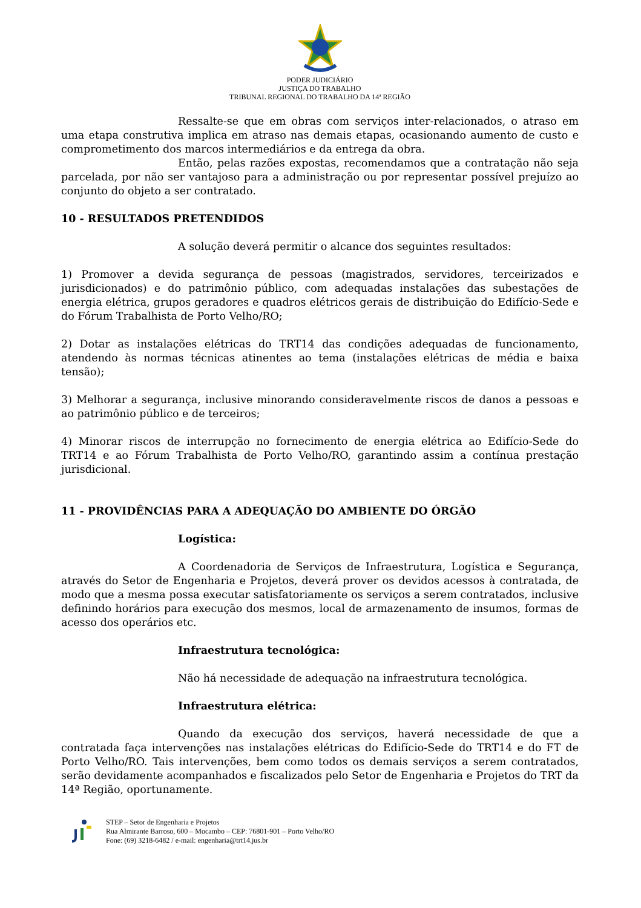PODER JUDICIÁRIO
JUSTIÇA DO TRABALHO
TRIBUNAL REGIONAL DO TRABALHO DA 14ª REGIÃO
Ressalte-se que em obras com serviços inter-relacionados, o atraso em uma etapa construtiva implica em atraso nas demais etapas, ocasionando aumento de custo e comprometimento dos marcos intermediários e da entrega da obra.
Então, pelas razões expostas, recomendamos que a contratação não seja parcelada, por não ser vantajoso para a administração ou por representar possível prejuízo ao conjunto do objeto a ser contratado.
10 - RESULTADOS PRETENDIDOS
A solução deverá permitir o alcance dos seguintes resultados:
1) Promover a devida segurança de pessoas (magistrados, servidores, terceirizados e jurisdicionados) e do patrimônio público, com adequadas instalações das subestações de energia elétrica, grupos geradores e quadros elétricos gerais de distribuição do Edifício-Sede e do Fórum Trabalhista de Porto Velho/RO;
2) Dotar as instalações elétricas do TRT14 das condições adequadas de funcionamento, atendendo às normas técnicas atinentes ao tema (instalações elétricas de média e baixa tensão);
3) Melhorar a segurança, inclusive minorando consideravelmente riscos de danos a pessoas e ao patrimônio público e de terceiros;
4) Minorar riscos de interrupção no fornecimento de energia elétrica ao Edifício-Sede do TRT14 e ao Fórum Trabalhista de Porto Velho/RO, garantindo assim a contínua prestação jurisdicional.
11 - PROVIDÊNCIAS PARA A ADEQUAÇÃO DO AMBIENTE DO ÓRGÃO
Logística:
A Coordenadoria de Serviços de Infraestrutura, Logística e Segurança, através do Setor de Engenharia e Projetos, deverá prover os devidos acessos à contratada, de modo que a mesma possa executar satisfatoriamente os serviços a serem contratados, inclusive definindo horários para execução dos mesmos, local de armazenamento de insumos, formas de acesso dos operários etc.
Infraestrutura tecnológica:
Não há necessidade de adequação na infraestrutura tecnológica.
Infraestrutura elétrica:
Quando da execução dos serviços, haverá necessidade de que a contratada faça intervenções nas instalações elétricas do Edifício-Sede do TRT14 e do FT de Porto Velho/RO. Tais intervenções, bem como todos os demais serviços a serem contratados, serão devidamente acompanhados e fiscalizados pelo Setor de Engenharia e Projetos do TRT da 14ª Região, oportunamente.
STEP – Setor de Engenharia e Projetos
Rua Almirante Barroso, 600 – Mocambo – CEP: 76801-901 – Porto Velho/RO
Fone: (69) 3218-6482 / e-mail: engenharia@trt14.jus.br